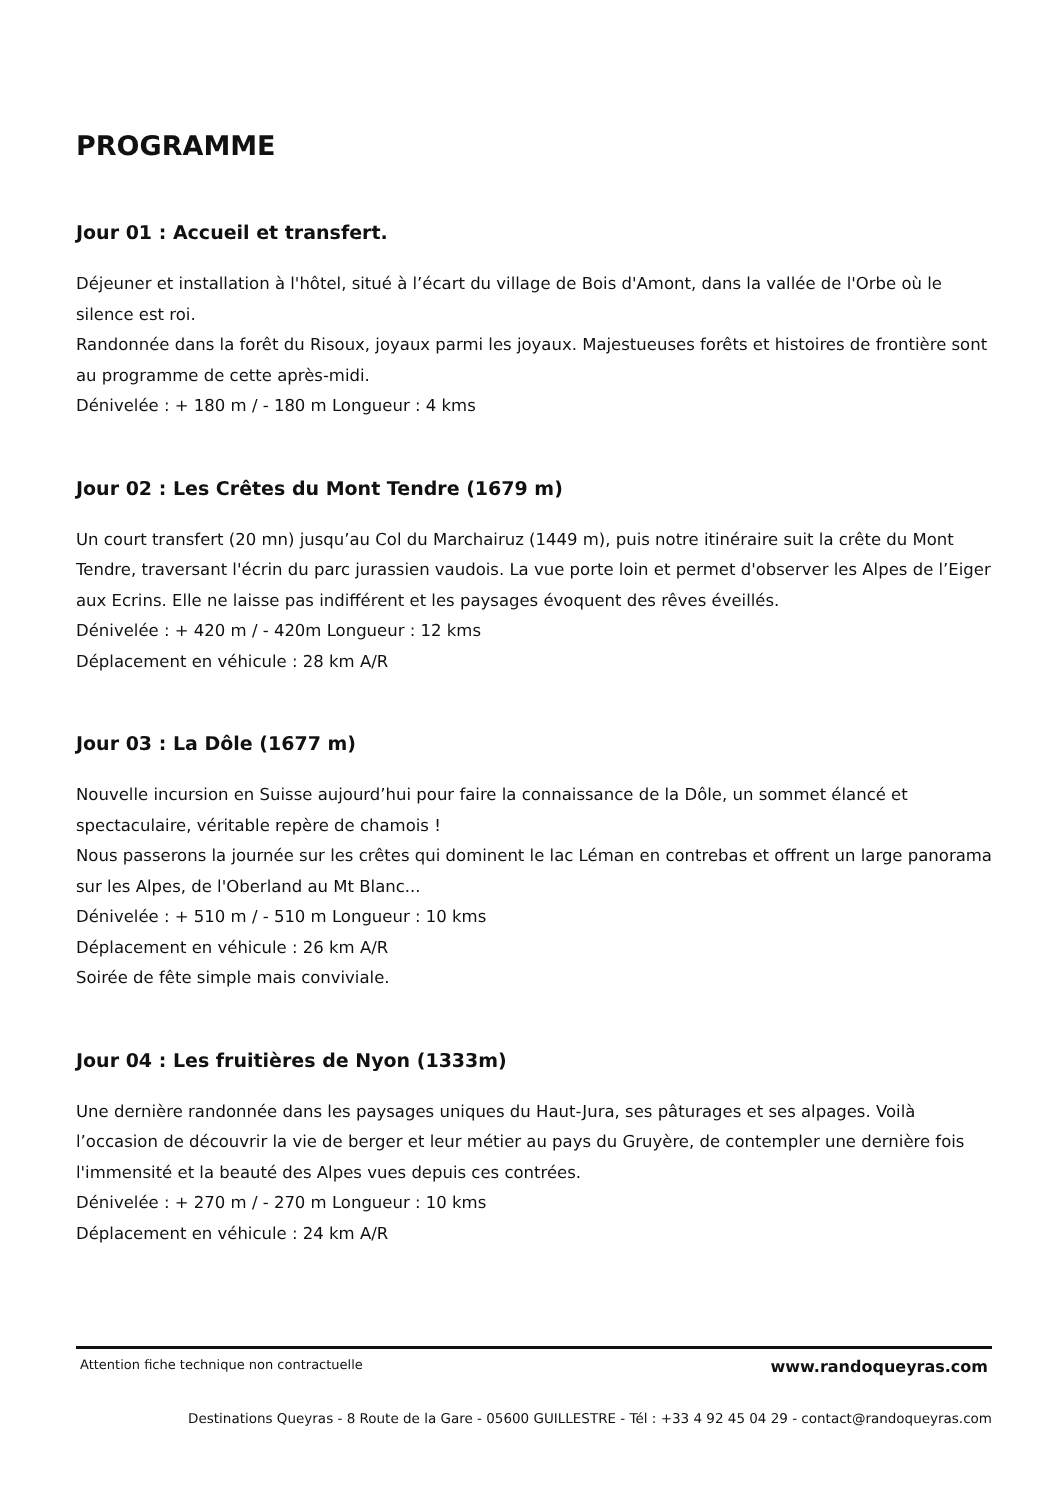PROGRAMME
Jour 01 : Accueil et transfert.
Déjeuner et installation à l'hôtel, situé à l’écart du village de Bois d'Amont, dans la vallée de l'Orbe où le silence est roi.
Randonnée dans la forêt du Risoux, joyaux parmi les joyaux. Majestueuses forêts et histoires de frontière sont au programme de cette après-midi.
Dénivelée : + 180 m / - 180 m Longueur : 4 kms
Jour 02 : Les Crêtes du Mont Tendre (1679 m)
Un court transfert (20 mn) jusqu’au Col du Marchairuz (1449 m), puis notre itinéraire suit la crête du Mont Tendre, traversant l'écrin du parc jurassien vaudois. La vue porte loin et permet d'observer les Alpes de l’Eiger aux Ecrins. Elle ne laisse pas indifférent et les paysages évoquent des rêves éveillés.
Dénivelée : + 420 m / - 420m Longueur : 12 kms
Déplacement en véhicule : 28 km A/R
Jour 03 : La Dôle (1677 m)
Nouvelle incursion en Suisse aujourd’hui pour faire la connaissance de la Dôle, un sommet élancé et spectaculaire, véritable repère de chamois !
Nous passerons la journée sur les crêtes qui dominent le lac Léman en contrebas et offrent un large panorama sur les Alpes, de l'Oberland au Mt Blanc...
Dénivelée : + 510 m / - 510 m Longueur : 10 kms
Déplacement en véhicule : 26 km A/R
Soirée de fête simple mais conviviale.
Jour 04 : Les fruitières de Nyon (1333m)
Une dernière randonnée dans les paysages uniques du Haut-Jura, ses pâturages et ses alpages. Voilà l’occasion de découvrir la vie de berger et leur métier au pays du Gruyère, de contempler une dernière fois l'immensité et la beauté des Alpes vues depuis ces contrées.
Dénivelée : + 270 m / - 270 m Longueur : 10 kms
Déplacement en véhicule : 24 km A/R
Attention fiche technique non contractuelle www.randoqueyras.com
Destinations Queyras - 8 Route de la Gare - 05600 GUILLESTRE - Tél : +33 4 92 45 04 29 - contact@randoqueyras.com